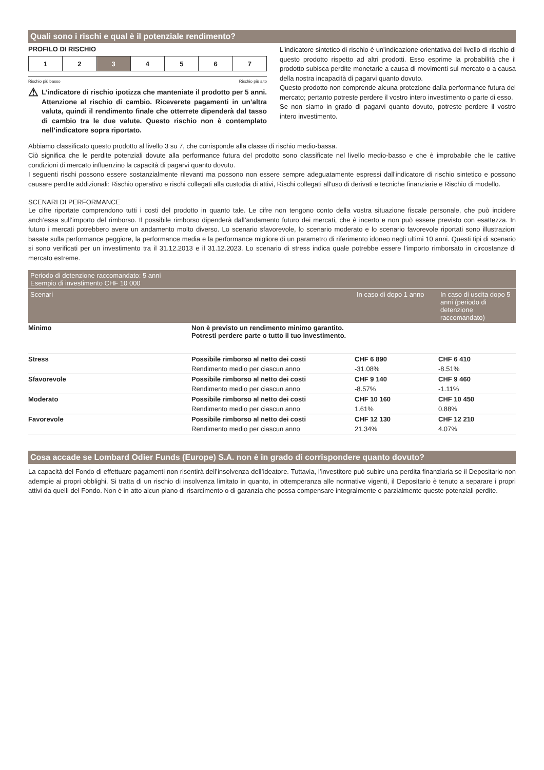Quali sono i rischi e qual è il potenziale rendimento?
PROFILO DI RISCHIO
| 1 | 2 | 3 | 4 | 5 | 6 | 7 |
Rischio più basso Rischio più alto
⚠
L’indicatore di rischio ipotizza che manteniate il prodotto per 5 anni. Attenzione al rischio di cambio. Riceverete pagamenti in un’altra valuta, quindi il rendimento finale che otterrete dipenderà dal tasso di cambio tra le due valute. Questo rischio non è contemplato nell’indicatore sopra riportato.
L'indicatore sintetico di rischio è un'indicazione orientativa del livello di rischio di questo prodotto rispetto ad altri prodotti. Esso esprime la probabilità che il prodotto subisca perdite monetarie a causa di movimenti sul mercato o a causa della nostra incapacità di pagarvi quanto dovuto.
Questo prodotto non comprende alcuna protezione dalla performance futura del mercato; pertanto potreste perdere il vostro intero investimento o parte di esso.
Se non siamo in grado di pagarvi quanto dovuto, potreste perdere il vostro intero investimento.
Abbiamo classificato questo prodotto al livello 3 su 7, che corrisponde alla classe di rischio medio-bassa.
Ciò significa che le perdite potenziali dovute alla performance futura del prodotto sono classificate nel livello medio-basso e che è improbabile che le cattive condizioni di mercato influenzino la capacità di pagarvi quanto dovuto.
I seguenti rischi possono essere sostanzialmente rilevanti ma possono non essere sempre adeguatamente espressi dall'indicatore di rischio sintetico e possono causare perdite addizionali: Rischio operativo e rischi collegati alla custodia di attivi, Rischi collegati all'uso di derivati e tecniche finanziarie e Rischio di modello.
SCENARI DI PERFORMANCE
Le cifre riportate comprendono tutti i costi del prodotto in quanto tale. Le cifre non tengono conto della vostra situazione fiscale personale, che può incidere anch’essa sull’importo del rimborso. Il possibile rimborso dipenderà dall’andamento futuro dei mercati, che è incerto e non può essere previsto con esattezza. In futuro i mercati potrebbero avere un andamento molto diverso. Lo scenario sfavorevole, lo scenario moderato e lo scenario favorevole riportati sono illustrazioni basate sulla performance peggiore, la performance media e la performance migliore di un parametro di riferimento idoneo negli ultimi 10 anni. Questi tipi di scenario si sono verificati per un investimento tra il 31.12.2013 e il 31.12.2023. Lo scenario di stress indica quale potrebbe essere l’importo rimborsato in circostanze di mercato estreme.
| Periodo di detenzione raccomandato: 5 anni Esempio di investimento CHF 10 000 | | | |
| --- | --- | --- | --- |
| Scenari | | In caso di dopo 1 anno | In caso di uscita dopo 5 anni (periodo di detenzione raccomandato) |
| Minimo | Non è previsto un rendimento minimo garantito. Potresti perdere parte o tutto il tuo investimento. | | |
| Stress | Possibile rimborso al netto dei costi | CHF 6 890 | CHF 6 410 |
| | Rendimento medio per ciascun anno | -31.08% | -8.51% |
| Sfavorevole | Possibile rimborso al netto dei costi | CHF 9 140 | CHF 9 460 |
| | Rendimento medio per ciascun anno | -8.57% | -1.11% |
| Moderato | Possibile rimborso al netto dei costi | CHF 10 160 | CHF 10 450 |
| | Rendimento medio per ciascun anno | 1.61% | 0.88% |
| Favorevole | Possibile rimborso al netto dei costi | CHF 12 130 | CHF 12 210 |
| | Rendimento medio per ciascun anno | 21.34% | 4.07% |
Cosa accade se Lombard Odier Funds (Europe) S.A. non è in grado di corrispondere quanto dovuto?
La capacità del Fondo di effettuare pagamenti non risentirà dell’insolvenza dell’ideatore. Tuttavia, l’investitore può subire una perdita finanziaria se il Depositario non adempie ai propri obblighi. Si tratta di un rischio di insolvenza limitato in quanto, in ottemperanza alle normative vigenti, il Depositario è tenuto a separare i propri attivi da quelli del Fondo. Non è in atto alcun piano di risarcimento o di garanzia che possa compensare integralmente o parzialmente queste potenziali perdite.